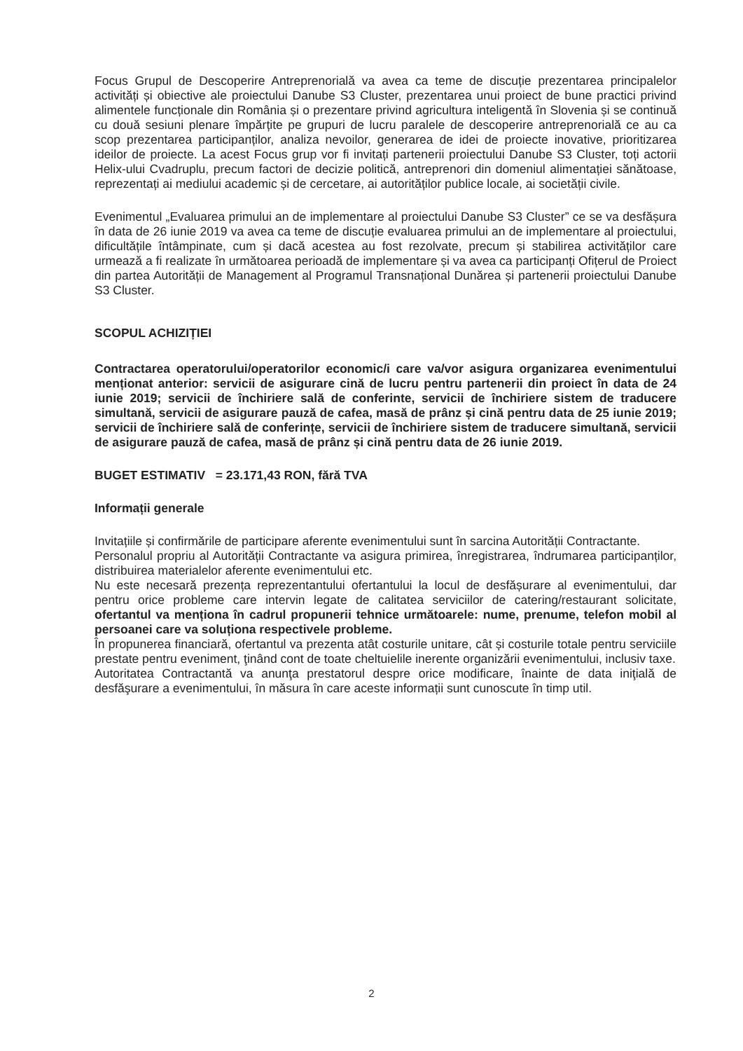Focus Grupul de Descoperire Antreprenorială va avea ca teme de discuție prezentarea principalelor activități și obiective ale proiectului Danube S3 Cluster, prezentarea unui proiect de bune practici privind alimentele funcționale din România și o prezentare privind agricultura inteligentă în Slovenia și se continuă cu două sesiuni plenare împărțite pe grupuri de lucru paralele de descoperire antreprenorială ce au ca scop prezentarea participanților, analiza nevoilor, generarea de idei de proiecte inovative, prioritizarea ideilor de proiecte. La acest Focus grup vor fi invitați partenerii proiectului Danube S3 Cluster, toți actorii Helix-ului Cvadruplu, precum factori de decizie politică, antreprenori din domeniul alimentației sănătoase, reprezentați ai mediului academic și de cercetare, ai autorităților publice locale, ai societății civile.
Evenimentul „Evaluarea primului an de implementare al proiectului Danube S3 Cluster” ce se va desfășura în data de 26 iunie 2019 va avea ca teme de discuție evaluarea primului an de implementare al proiectului, dificultățile întâmpinate, cum și dacă acestea au fost rezolvate, precum și stabilirea activităților care urmează a fi realizate în următoarea perioadă de implementare și va avea ca participanți Ofițerul de Proiect din partea Autorității de Management al Programul Transnațional Dunărea și partenerii proiectului Danube S3 Cluster.
SCOPUL ACHIZIȚIEI
Contractarea operatorului/operatorilor economic/i care va/vor asigura organizarea evenimentului menționat anterior: servicii de asigurare cină de lucru pentru partenerii din proiect în data de 24 iunie 2019; servicii de închiriere sală de conferinte, servicii de închiriere sistem de traducere simultană, servicii de asigurare pauză de cafea, masă de prânz și cină pentru data de 25 iunie 2019; servicii de închiriere sală de conferințe, servicii de închiriere sistem de traducere simultană, servicii de asigurare pauză de cafea, masă de prânz și cină pentru data de 26 iunie 2019.
BUGET ESTIMATIV = 23.171,43 RON, fără TVA
Informații generale
Invitațiile și confirmările de participare aferente evenimentului sunt în sarcina Autorității Contractante.
Personalul propriu al Autorității Contractante va asigura primirea, înregistrarea, îndrumarea participanților, distribuirea materialelor aferente evenimentului etc.
Nu este necesară prezența reprezentantului ofertantului la locul de desfășurare al evenimentului, dar pentru orice probleme care intervin legate de calitatea serviciilor de catering/restaurant solicitate, ofertantul va menționa în cadrul propunerii tehnice următoarele: nume, prenume, telefon mobil al persoanei care va soluționa respectivele probleme.
În propunerea financiară, ofertantul va prezenta atât costurile unitare, cât și costurile totale pentru serviciile prestate pentru eveniment, ţinând cont de toate cheltuielile inerente organizării evenimentului, inclusiv taxe.
Autoritatea Contractantă va anunţa prestatorul despre orice modificare, înainte de data iniţială de desfăşurare a evenimentului, în măsura în care aceste informații sunt cunoscute în timp util.
2